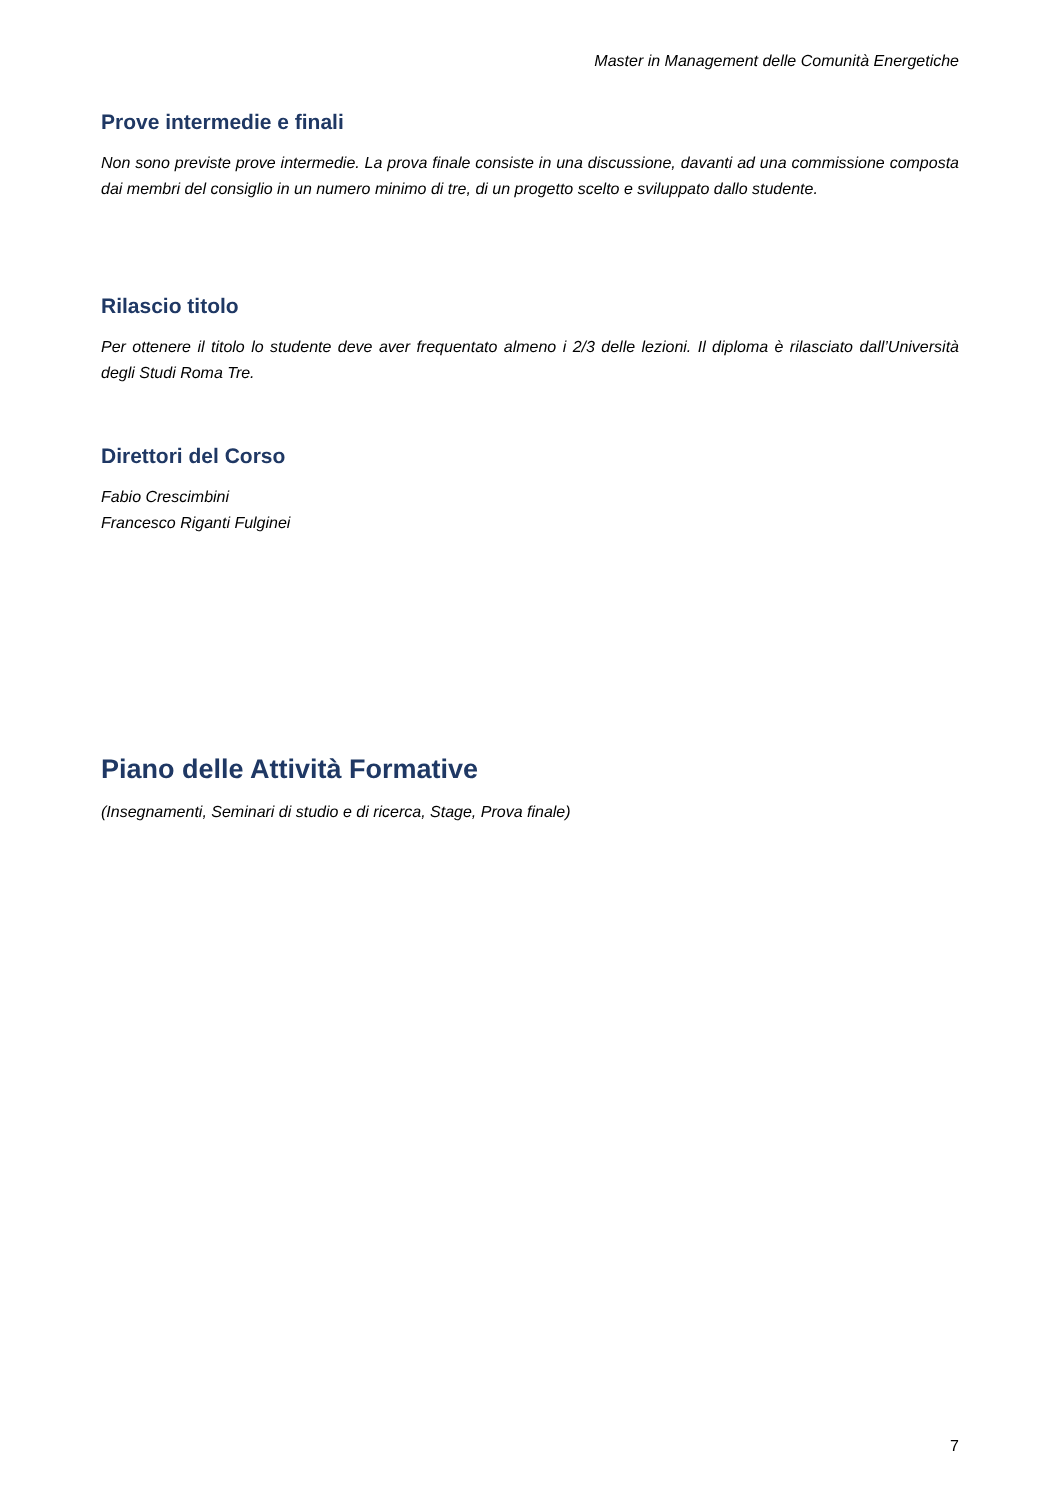Master in Management delle Comunità Energetiche
Prove intermedie e finali
Non sono previste prove intermedie. La prova finale consiste in una discussione, davanti ad una commissione composta dai membri del consiglio in un numero minimo di tre, di un progetto scelto e sviluppato dallo studente.
Rilascio titolo
Per ottenere il titolo lo studente deve aver frequentato almeno i 2/3 delle lezioni. Il diploma è rilasciato dall’Università degli Studi Roma Tre.
Direttori del Corso
Fabio Crescimbini
Francesco Riganti Fulginei
Piano delle Attività Formative
(Insegnamenti, Seminari di studio e di ricerca, Stage, Prova finale)
7